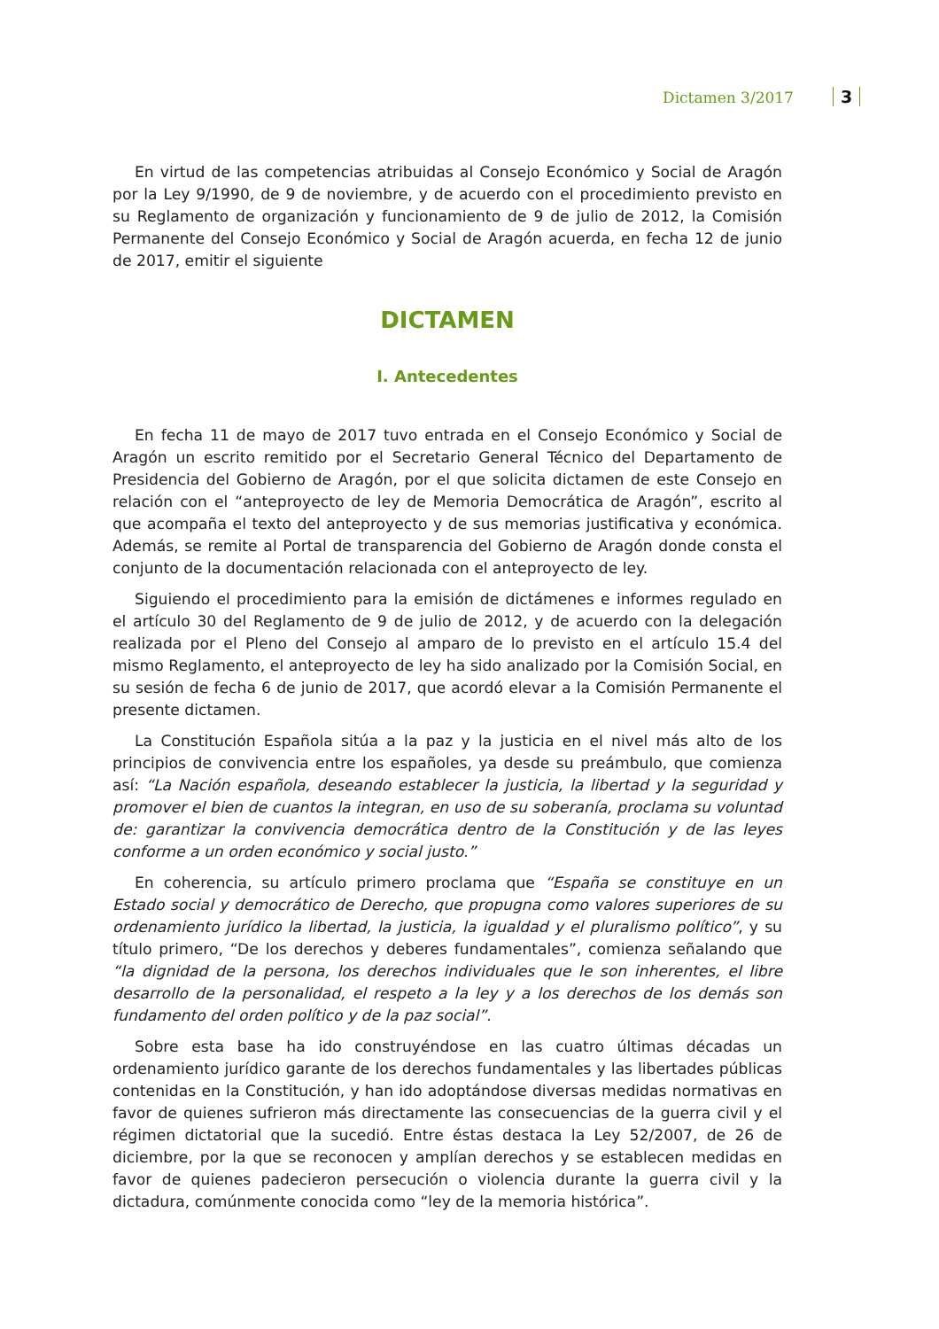Dictamen 3/2017 3
En virtud de las competencias atribuidas al Consejo Económico y Social de Aragón por la Ley 9/1990, de 9 de noviembre, y de acuerdo con el procedimiento previsto en su Reglamento de organización y funcionamiento de 9 de julio de 2012, la Comisión Permanente del Consejo Económico y Social de Aragón acuerda, en fecha 12 de junio de 2017, emitir el siguiente
DICTAMEN
I. Antecedentes
En fecha 11 de mayo de 2017 tuvo entrada en el Consejo Económico y Social de Aragón un escrito remitido por el Secretario General Técnico del Departamento de Presidencia del Gobierno de Aragón, por el que solicita dictamen de este Consejo en relación con el “anteproyecto de ley de Memoria Democrática de Aragón”, escrito al que acompaña el texto del anteproyecto y de sus memorias justificativa y económica. Además, se remite al Portal de transparencia del Gobierno de Aragón donde consta el conjunto de la documentación relacionada con el anteproyecto de ley.
Siguiendo el procedimiento para la emisión de dictámenes e informes regulado en el artículo 30 del Reglamento de 9 de julio de 2012, y de acuerdo con la delegación realizada por el Pleno del Consejo al amparo de lo previsto en el artículo 15.4 del mismo Reglamento, el anteproyecto de ley ha sido analizado por la Comisión Social, en su sesión de fecha 6 de junio de 2017, que acordó elevar a la Comisión Permanente el presente dictamen.
La Constitución Española sitúa a la paz y la justicia en el nivel más alto de los principios de convivencia entre los españoles, ya desde su preámbulo, que comienza así: “La Nación española, deseando establecer la justicia, la libertad y la seguridad y promover el bien de cuantos la integran, en uso de su soberanía, proclama su voluntad de: garantizar la convivencia democrática dentro de la Constitución y de las leyes conforme a un orden económico y social justo.”
En coherencia, su artículo primero proclama que “España se constituye en un Estado social y democrático de Derecho, que propugna como valores superiores de su ordenamiento jurídico la libertad, la justicia, la igualdad y el pluralismo político”, y su título primero, “De los derechos y deberes fundamentales”, comienza señalando que “la dignidad de la persona, los derechos individuales que le son inherentes, el libre desarrollo de la personalidad, el respeto a la ley y a los derechos de los demás son fundamento del orden político y de la paz social”.
Sobre esta base ha ido construyéndose en las cuatro últimas décadas un ordenamiento jurídico garante de los derechos fundamentales y las libertades públicas contenidas en la Constitución, y han ido adoptándose diversas medidas normativas en favor de quienes sufrieron más directamente las consecuencias de la guerra civil y el régimen dictatorial que la sucedió. Entre éstas destaca la Ley 52/2007, de 26 de diciembre, por la que se reconocen y amplían derechos y se establecen medidas en favor de quienes padecieron persecución o violencia durante la guerra civil y la dictadura, comúnmente conocida como “ley de la memoria histórica”.